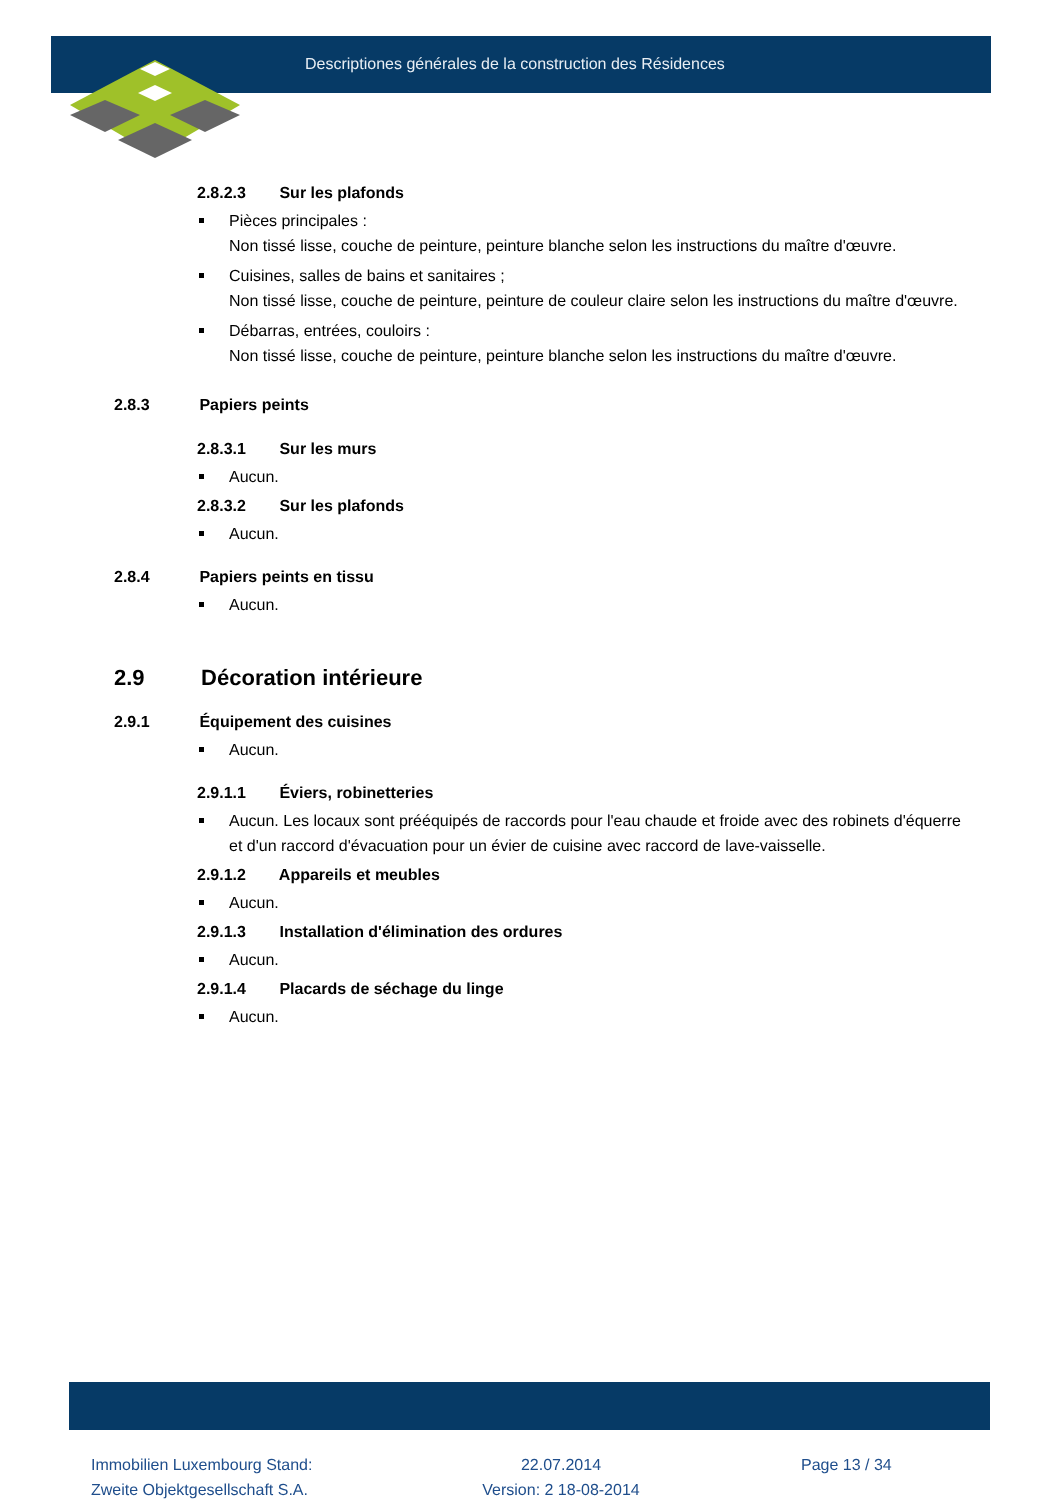Descriptiones générales de la construction des Résidences
2.8.2.3 Sur les plafonds
Pièces principales :
Non tissé lisse, couche de peinture, peinture blanche selon les instructions du maître d'œuvre.
Cuisines, salles de bains et sanitaires ;
Non tissé lisse, couche de peinture, peinture de couleur claire selon les instructions du maître d'œuvre.
Débarras, entrées, couloirs :
Non tissé lisse, couche de peinture, peinture blanche selon les instructions du maître d'œuvre.
2.8.3 Papiers peints
2.8.3.1 Sur les murs
Aucun.
2.8.3.2 Sur les plafonds
Aucun.
2.8.4 Papiers peints en tissu
Aucun.
2.9 Décoration intérieure
2.9.1 Équipement des cuisines
Aucun.
2.9.1.1 Éviers, robinetteries
Aucun. Les locaux sont prééquipés de raccords pour l'eau chaude et froide avec des robinets d'équerre et d'un raccord d'évacuation pour un évier de cuisine avec raccord de lave-vaisselle.
2.9.1.2 Appareils et meubles
Aucun.
2.9.1.3 Installation d'élimination des ordures
Aucun.
2.9.1.4 Placards de séchage du linge
Aucun.
Immobilien Luxembourg Stand:
Zweite Objektgesellschaft S.A.
22.07.2014
Version: 2 18-08-2014
Page 13 / 34